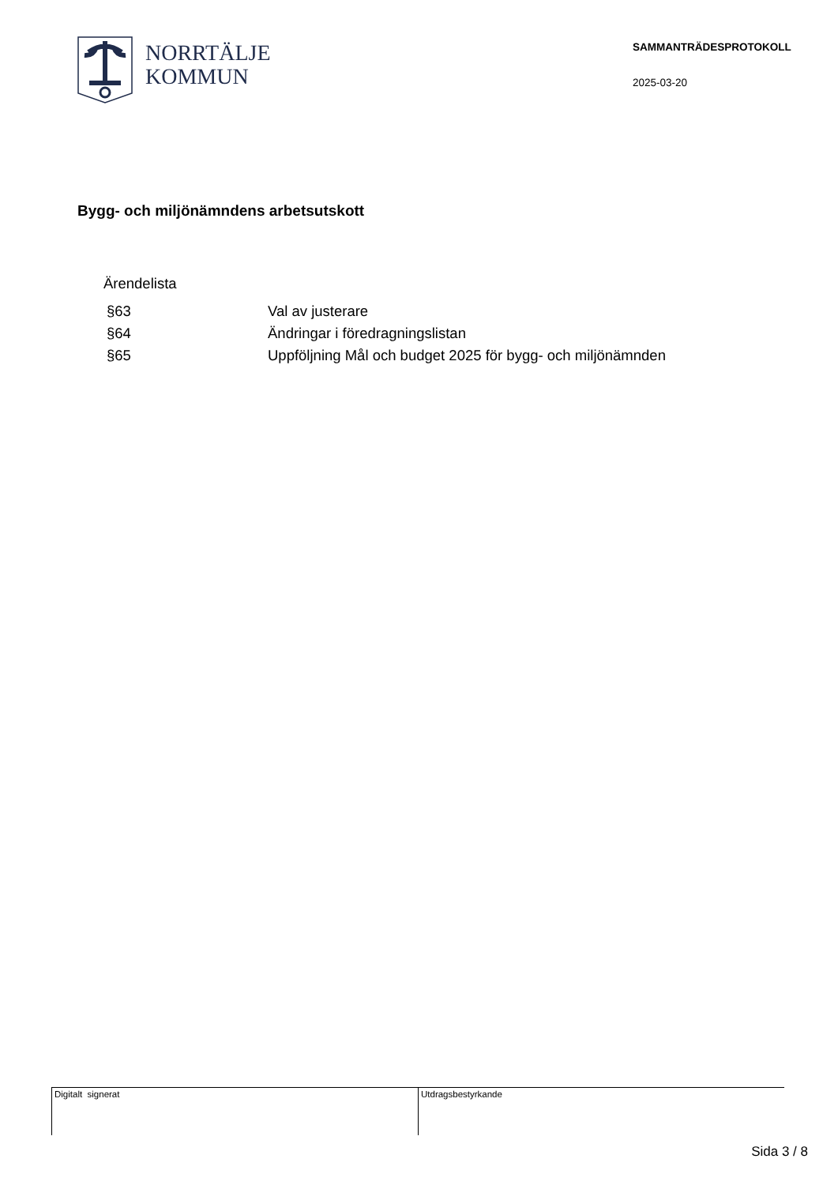NORRTÄLJE
KOMMUN
SAMMANTRÄDESPROTOKOLL
2025-03-20
Bygg- och miljönämndens arbetsutskott
Ärendelista
| §63 | Val av justerare |
| §64 | Ändringar i föredragningslistan |
| §65 | Uppföljning Mål och budget 2025 för bygg- och miljönämnden |
Digitalt signerat Utdragsbestyrkande
Sida 3 / 8